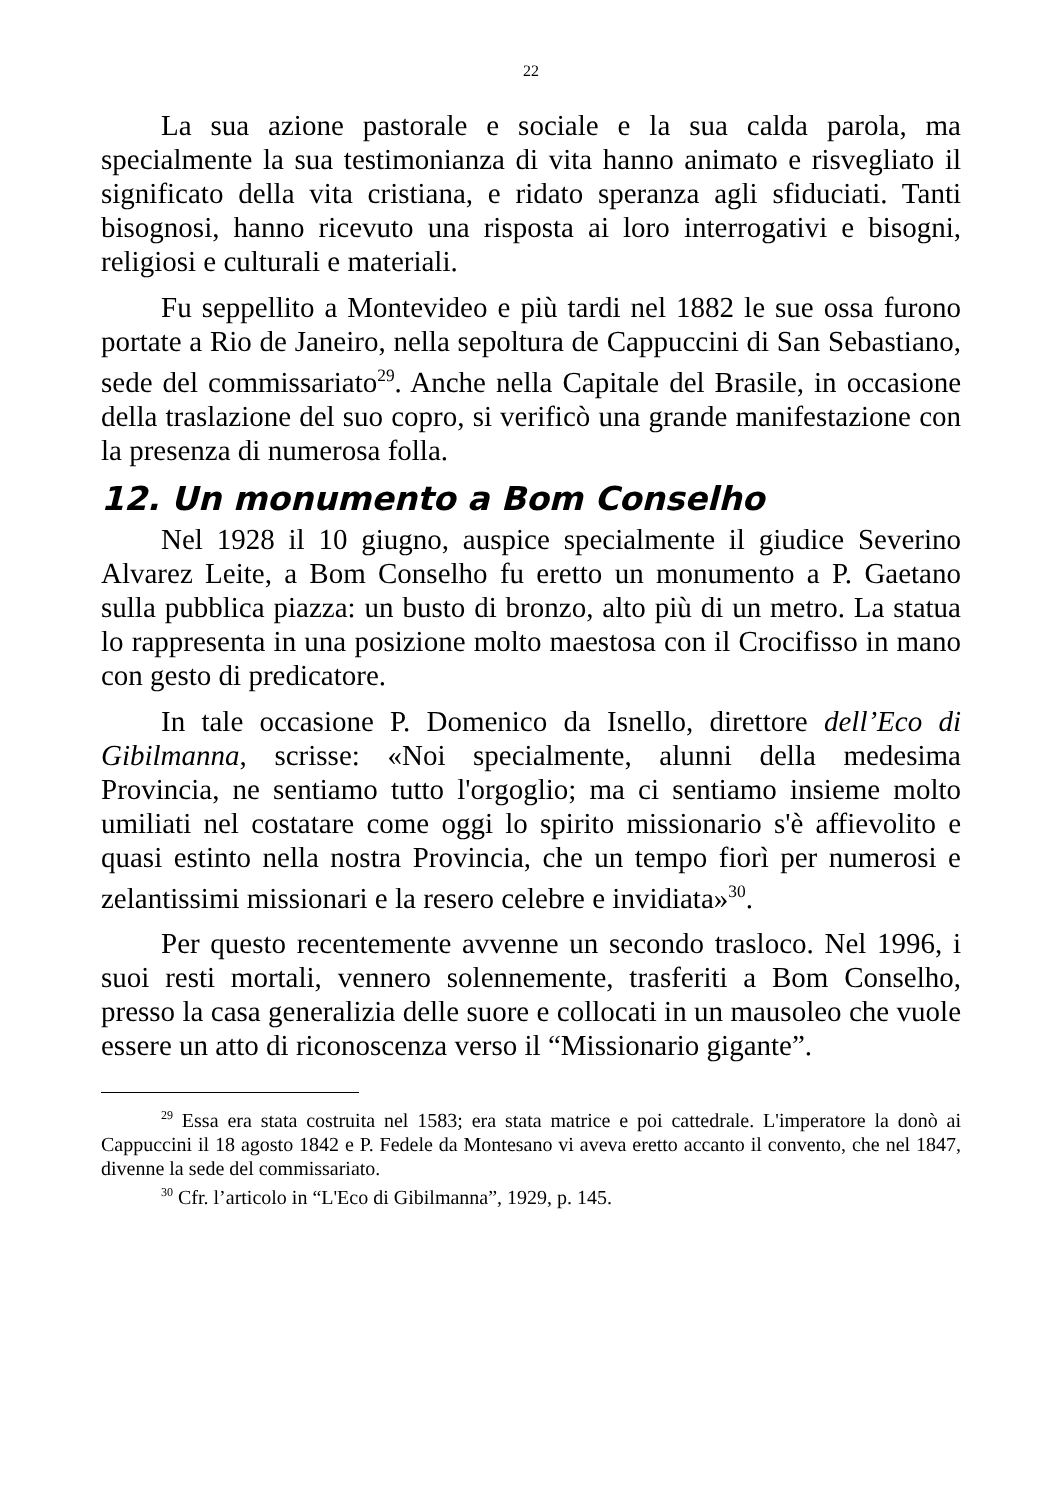22
La sua azione pastorale e sociale e la sua calda parola, ma specialmente la sua testimonianza di vita hanno animato e risvegliato il significato della vita cristiana, e ridato speranza agli sfiduciati. Tanti bisognosi, hanno ricevuto una risposta ai loro interrogativi e bisogni, religiosi e culturali e materiali.
Fu seppellito a Montevideo e più tardi nel 1882 le sue ossa furono portate a Rio de Janeiro, nella sepoltura de Cappuccini di San Sebastiano, sede del commissariato<sup>29</sup>. Anche nella Capitale del Brasile, in occasione della traslazione del suo copro, si verificò una grande manifestazione con la presenza di numerosa folla.
12. Un monumento a Bom Conselho
Nel 1928 il 10 giugno, auspice specialmente il giudice Severino Alvarez Leite, a Bom Conselho fu eretto un monumento a P. Gaetano sulla pubblica piazza: un busto di bronzo, alto più di un metro. La statua lo rappresenta in una posizione molto maestosa con il Crocifisso in mano con gesto di predicatore.
In tale occasione P. Domenico da Isnello, direttore dell’Eco di Gibilmanna, scrisse: «Noi specialmente, alunni della medesima Provincia, ne sentiamo tutto l'orgoglio; ma ci sentiamo insieme molto umiliati nel costatare come oggi lo spirito missionario s'è affievolito e quasi estinto nella nostra Provincia, che un tempo fiorì per numerosi e zelantissimi missionari e la resero celebre e invidiata»<sup>30</sup>.
Per questo recentemente avvenne un secondo trasloco. Nel 1996, i suoi resti mortali, vennero solennemente, trasferiti a Bom Conselho, presso la casa generalizia delle suore e collocati in un mausoleo che vuole essere un atto di riconoscenza verso il “Missionario gigante”.
<sup>29</sup> Essa era stata costruita nel 1583; era stata matrice e poi cattedrale. L'imperatore la donò ai Cappuccini il 18 agosto 1842 e P. Fedele da Montesano vi aveva eretto accanto il convento, che nel 1847, divenne la sede del commissariato.
<sup>30</sup> Cfr. l’articolo in “L'Eco di Gibilmanna”, 1929, p. 145.